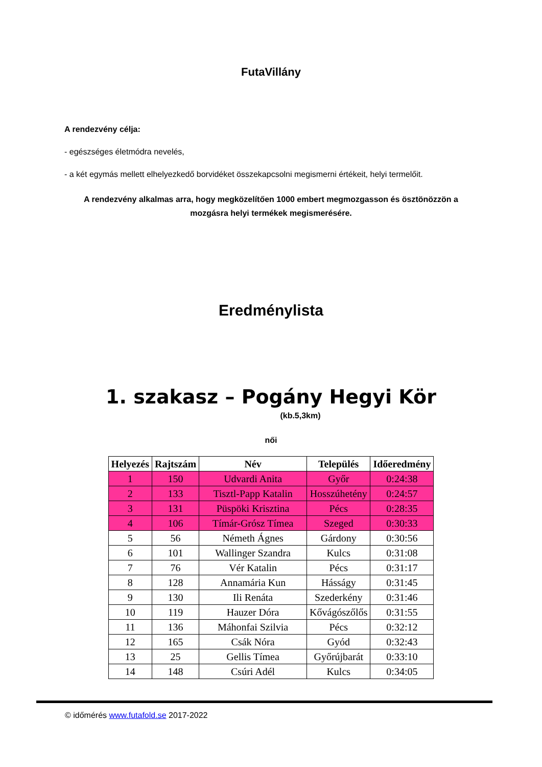FutaVillány
A rendezvény célja:
- egészséges életmódra nevelés,
- a két egymás mellett elhelyezkedő borvidéket összekapcsolni megismerni értékeit, helyi termelőit.
A rendezvény alkalmas arra, hogy megközelítően 1000 embert megmozgasson és ösztönözzön a mozgásra helyi termékek megismerésére.
Eredménylista
1. szakasz – Pogány Hegyi Kör
(kb.5,3km)
női
| Helyezés | Rajtszám | Név | Település | Időeredmény |
| --- | --- | --- | --- | --- |
| 1 | 150 | Udvardi Anita | Győr | 0:24:38 |
| 2 | 133 | Tisztl-Papp Katalin | Hosszúhetény | 0:24:57 |
| 3 | 131 | Püspöki Krisztina | Pécs | 0:28:35 |
| 4 | 106 | Tímár-Grósz Tímea | Szeged | 0:30:33 |
| 5 | 56 | Németh Ágnes | Gárdony | 0:30:56 |
| 6 | 101 | Wallinger Szandra | Kulcs | 0:31:08 |
| 7 | 76 | Vér Katalin | Pécs | 0:31:17 |
| 8 | 128 | Annamária Kun | Hásságy | 0:31:45 |
| 9 | 130 | Ili Renáta | Szederkény | 0:31:46 |
| 10 | 119 | Hauzer Dóra | Kővágószőlős | 0:31:55 |
| 11 | 136 | Máhonfai Szilvia | Pécs | 0:32:12 |
| 12 | 165 | Csák Nóra | Gyód | 0:32:43 |
| 13 | 25 | Gellis Tímea | Győrújbarát | 0:33:10 |
| 14 | 148 | Csúri Adél | Kulcs | 0:34:05 |
© időmérés www.futafold.se 2017-2022